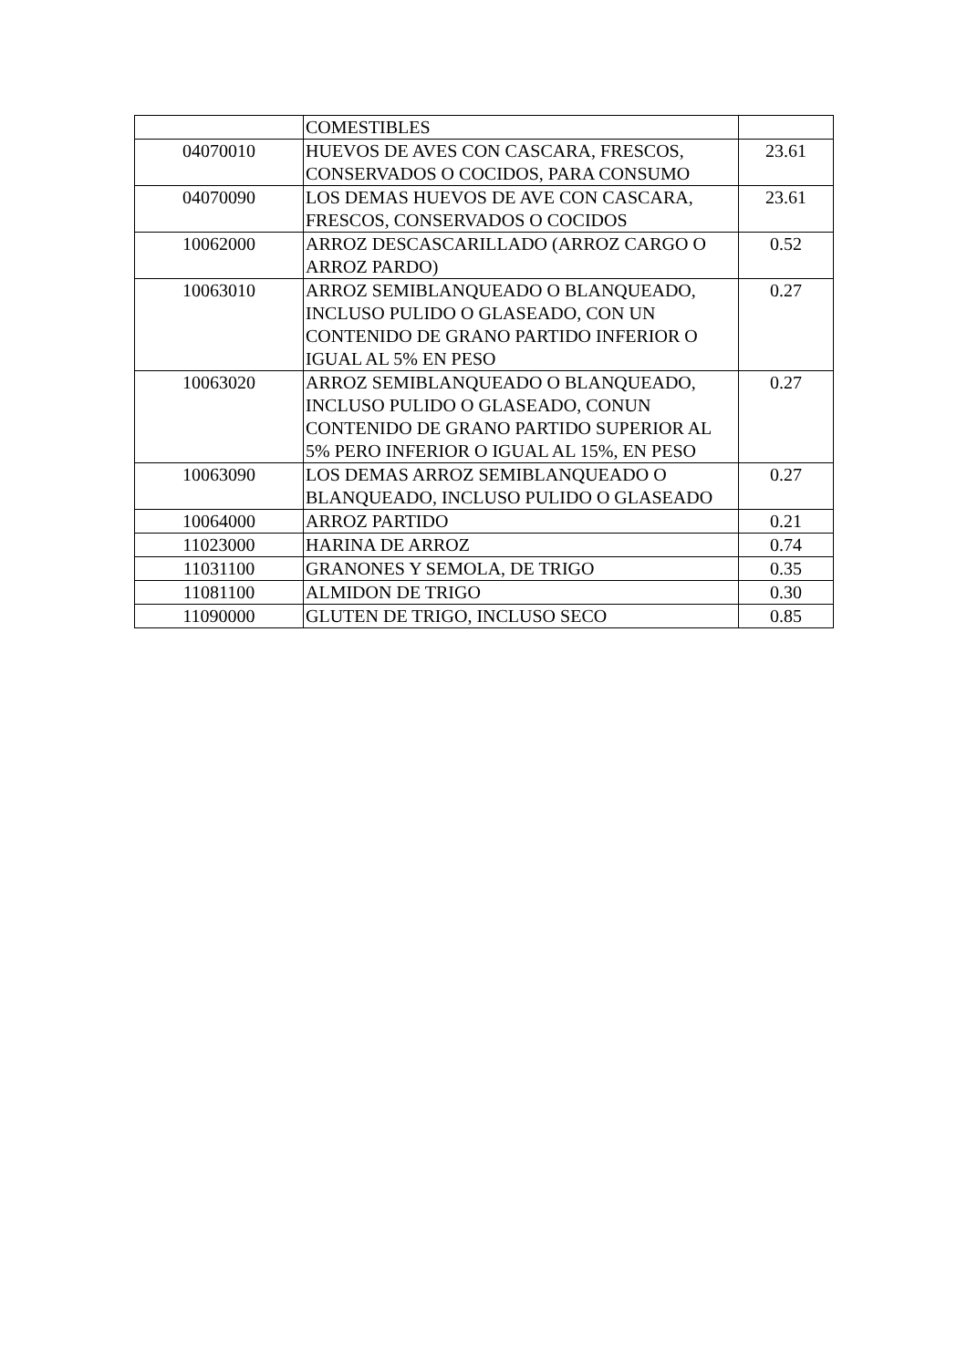| | COMESTIBLES | |
| 04070010 | HUEVOS DE AVES CON CASCARA, FRESCOS, CONSERVADOS O COCIDOS, PARA CONSUMO | 23.61 |
| 04070090 | LOS DEMAS HUEVOS DE AVE CON CASCARA, FRESCOS, CONSERVADOS O COCIDOS | 23.61 |
| 10062000 | ARROZ DESCASCARILLADO (ARROZ CARGO O ARROZ PARDO) | 0.52 |
| 10063010 | ARROZ SEMIBLANQUEADO O BLANQUEADO, INCLUSO PULIDO O GLASEADO, CON UN CONTENIDO DE GRANO PARTIDO INFERIOR O IGUAL AL 5% EN PESO | 0.27 |
| 10063020 | ARROZ SEMIBLANQUEADO O BLANQUEADO, INCLUSO PULIDO O GLASEADO, CONUN CONTENIDO DE GRANO PARTIDO SUPERIOR AL 5% PERO INFERIOR O IGUAL AL 15%, EN PESO | 0.27 |
| 10063090 | LOS DEMAS ARROZ SEMIBLANQUEADO O BLANQUEADO, INCLUSO PULIDO O GLASEADO | 0.27 |
| 10064000 | ARROZ PARTIDO | 0.21 |
| 11023000 | HARINA DE ARROZ | 0.74 |
| 11031100 | GRANONES Y SEMOLA, DE TRIGO | 0.35 |
| 11081100 | ALMIDON DE TRIGO | 0.30 |
| 11090000 | GLUTEN DE TRIGO, INCLUSO SECO | 0.85 |